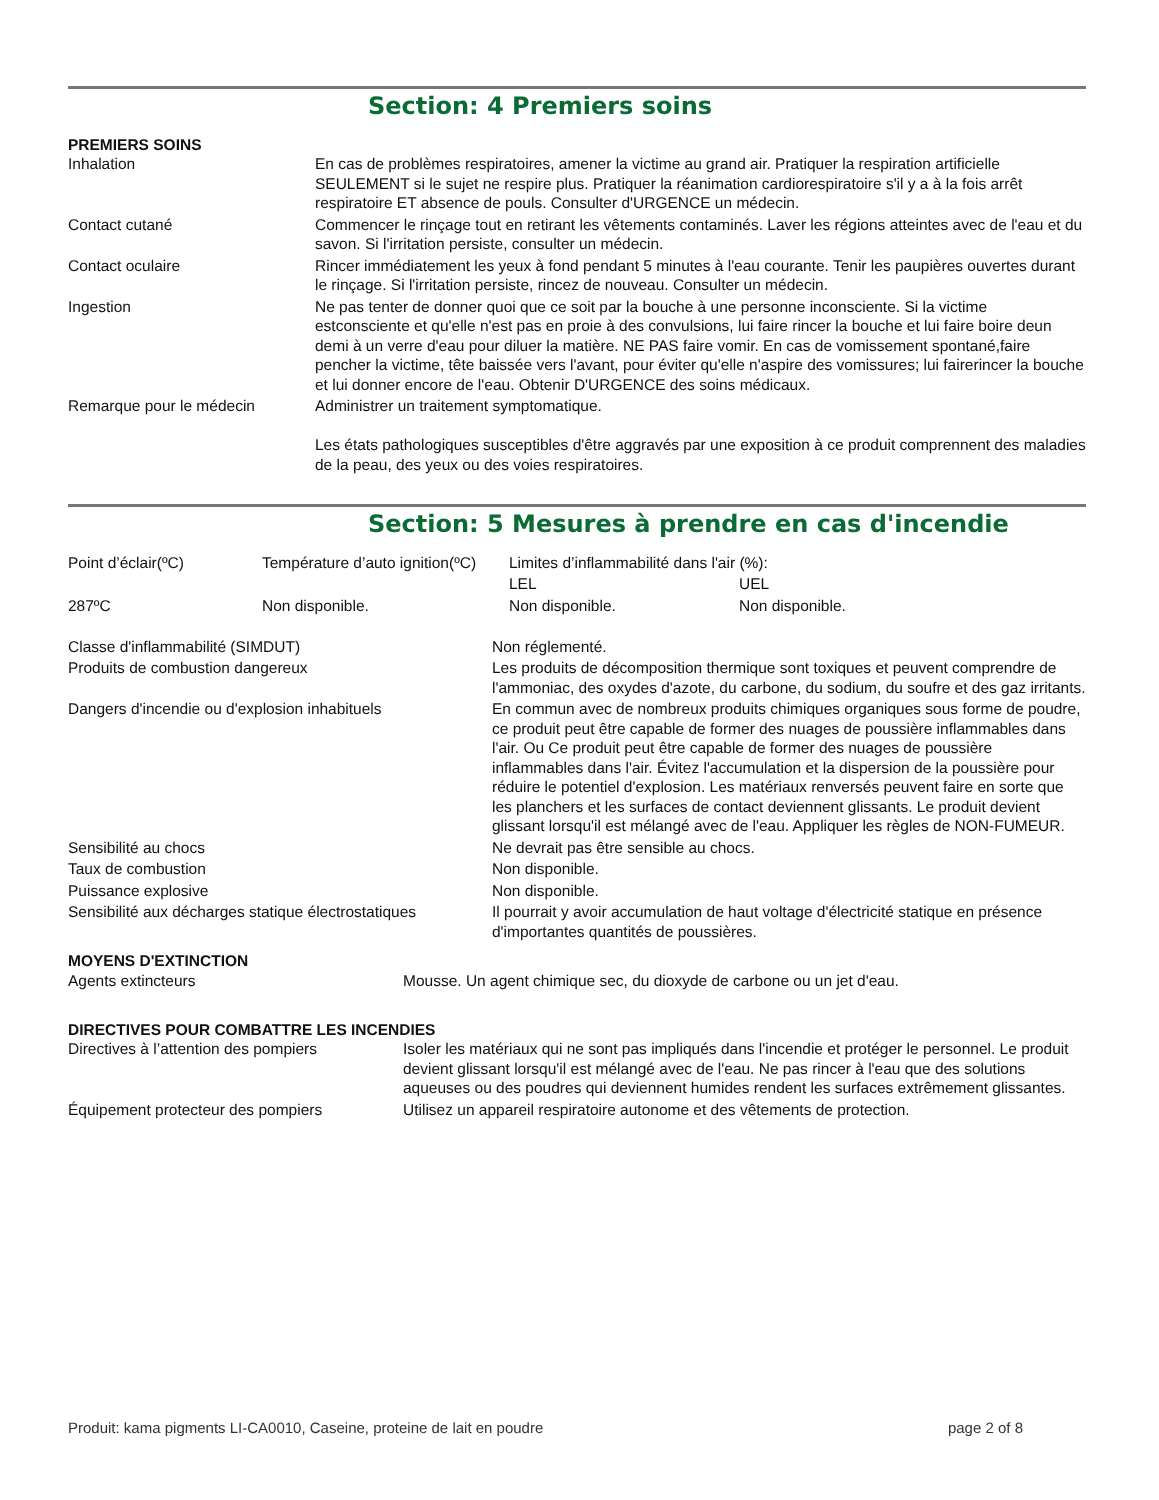Section: 4 Premiers soins
PREMIERS SOINS
| Inhalation | En cas de problèmes respiratoires, amener la victime au grand air. Pratiquer la respiration artificielle SEULEMENT si le sujet ne respire plus. Pratiquer la réanimation cardiorespiratoire s'il y a à la fois arrêt respiratoire ET absence de pouls. Consulter d'URGENCE un médecin. |
| Contact cutané | Commencer le rinçage tout en retirant les vêtements contaminés. Laver les régions atteintes avec de l'eau et du savon. Si l'irritation persiste, consulter un médecin. |
| Contact oculaire | Rincer immédiatement les yeux à fond pendant 5 minutes à l'eau courante. Tenir les paupières ouvertes durant le rinçage. Si l'irritation persiste, rincez de nouveau. Consulter un médecin. |
| Ingestion | Ne pas tenter de donner quoi que ce soit par la bouche à une personne inconsciente. Si la victime estconsciente et qu'elle n'est pas en proie à des convulsions, lui faire rincer la bouche et lui faire boire deun demi à un verre d'eau pour diluer la matière. NE PAS faire vomir. En cas de vomissement spontané,faire pencher la victime, tête baissée vers l'avant, pour éviter qu'elle n'aspire des vomissures; lui fairerincer la bouche et lui donner encore de l'eau. Obtenir D'URGENCE des soins médicaux. |
| Remarque pour le médecin | Administrer un traitement symptomatique. Les états pathologiques susceptibles d'être aggravés par une exposition à ce produit comprennent des maladies de la peau, des yeux ou des voies respiratoires. |
Section: 5 Mesures à prendre en cas d'incendie
| Point d’éclair(ºC) | Température d’auto ignition(ºC) | Limites d’inflammabilité dans l'air (%): | |
| | | LEL | UEL |
| 287ºC | Non disponible. | Non disponible. | Non disponible. |
| Classe d'inflammabilité (SIMDUT) | Non réglementé. |
| Produits de combustion dangereux | Les produits de décomposition thermique sont toxiques et peuvent comprendre de l'ammoniac, des oxydes d'azote, du carbone, du sodium, du soufre et des gaz irritants. |
| Dangers d'incendie ou d'explosion inhabituels | En commun avec de nombreux produits chimiques organiques sous forme de poudre, ce produit peut être capable de former des nuages de poussière inflammables dans l'air. Ou Ce produit peut être capable de former des nuages de poussière inflammables dans l'air. Évitez l'accumulation et la dispersion de la poussière pour réduire le potentiel d'explosion. Les matériaux renversés peuvent faire en sorte que les planchers et les surfaces de contact deviennent glissants. Le produit devient glissant lorsqu'il est mélangé avec de l'eau. Appliquer les règles de NON-FUMEUR. |
| Sensibilité au chocs | Ne devrait pas être sensible au chocs. |
| Taux de combustion | Non disponible. |
| Puissance explosive | Non disponible. |
| Sensibilité aux décharges statique électrostatiques | Il pourrait y avoir accumulation de haut voltage d'électricité statique en présence d'importantes quantités de poussières. |
MOYENS D'EXTINCTION
| Agents extincteurs | Mousse. Un agent chimique sec, du dioxyde de carbone ou un jet d'eau. |
DIRECTIVES POUR COMBATTRE LES INCENDIES
| Directives à l’attention des pompiers | Isoler les matériaux qui ne sont pas impliqués dans l'incendie et protéger le personnel. Le produit devient glissant lorsqu'il est mélangé avec de l'eau. Ne pas rincer à l'eau que des solutions aqueuses ou des poudres qui deviennent humides rendent les surfaces extrêmement glissantes. |
| Équipement protecteur des pompiers | Utilisez un appareil respiratoire autonome et des vêtements de protection. |
Produit: kama pigments LI-CA0010, Caseine, proteine de lait en poudre page 2 of 8